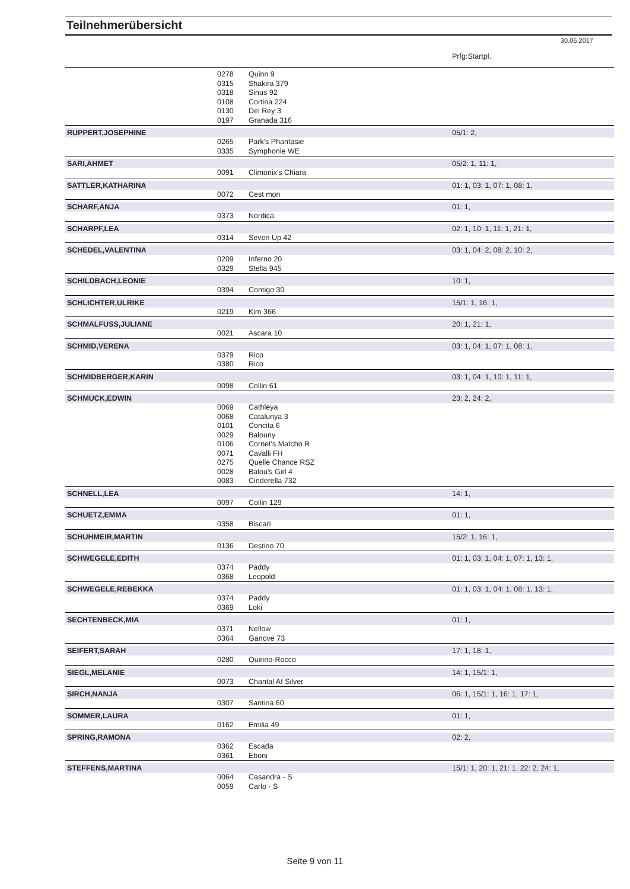Teilnehmerübersicht
30.06.2017
| | | | Prfg:Startpl. |
| | 0278 | Quinn 9 | |
| | 0315 | Shakira 379 | |
| | 0318 | Sinus 92 | |
| | 0108 | Cortina 224 | |
| | 0130 | Del Rey 3 | |
| | 0197 | Granada 316 | |
| RUPPERT,JOSEPHINE | | | 05/1: 2, |
| | 0265 | Park's Phantasie | |
| | 0335 | Symphonie WE | |
| SARI,AHMET | | | 05/2: 1, 11: 1, |
| | 0091 | Climonix's Chiara | |
| SATTLER,KATHARINA | | | 01: 1, 03: 1, 07: 1, 08: 1, |
| | 0072 | Cest mon | |
| SCHARF,ANJA | | | 01: 1, |
| | 0373 | Nordica | |
| SCHARPF,LEA | | | 02: 1, 10: 1, 11: 1, 21: 1, |
| | 0314 | Seven Up 42 | |
| SCHEDEL,VALENTINA | | | 03: 1, 04: 2, 08: 2, 10: 2, |
| | 0209 | Inferno 20 | |
| | 0329 | Stella 945 | |
| SCHILDBACH,LEONIE | | | 10: 1, |
| | 0394 | Contigo 30 | |
| SCHLICHTER,ULRIKE | | | 15/1: 1, 16: 1, |
| | 0219 | Kim 366 | |
| SCHMALFUSS,JULIANE | | | 20: 1, 21: 1, |
| | 0021 | Ascara 10 | |
| SCHMID,VERENA | | | 03: 1, 04: 1, 07: 1, 08: 1, |
| | 0379 | Rico | |
| | 0380 | Rico | |
| SCHMIDBERGER,KARIN | | | 03: 1, 04: 1, 10: 1, 11: 1, |
| | 0098 | Collin 61 | |
| SCHMUCK,EDWIN | | | 23: 2, 24: 2, |
| | 0069 | Cathleya | |
| | 0068 | Catalunya 3 | |
| | 0101 | Concita 6 | |
| | 0029 | Balouny | |
| | 0106 | Cornet's Matcho R | |
| | 0071 | Cavalli FH | |
| | 0275 | Quelle Chance RSZ | |
| | 0028 | Balou's Girl 4 | |
| | 0083 | Cinderella 732 | |
| SCHNELL,LEA | | | 14: 1, |
| | 0097 | Collin 129 | |
| SCHUETZ,EMMA | | | 01: 1, |
| | 0358 | Biscari | |
| SCHUHMEIR,MARTIN | | | 15/2: 1, 16: 1, |
| | 0136 | Destino 70 | |
| SCHWEGELE,EDITH | | | 01: 1, 03: 1, 04: 1, 07: 1, 13: 1, |
| | 0374 | Paddy | |
| | 0368 | Leopold | |
| SCHWEGELE,REBEKKA | | | 01: 1, 03: 1, 04: 1, 08: 1, 13: 1, |
| | 0374 | Paddy | |
| | 0369 | Loki | |
| SECHTENBECK,MIA | | | 01: 1, |
| | 0371 | Nellow | |
| | 0364 | Ganove 73 | |
| SEIFERT,SARAH | | | 17: 1, 18: 1, |
| | 0280 | Quirino-Rocco | |
| SIEGL,MELANIE | | | 14: 1, 15/1: 1, |
| | 0073 | Chantal Af Silver | |
| SIRCH,NANJA | | | 06: 1, 15/1: 1, 16: 1, 17: 1, |
| | 0307 | Santina 60 | |
| SOMMER,LAURA | | | 01: 1, |
| | 0162 | Emilia 49 | |
| SPRING,RAMONA | | | 02: 2, |
| | 0362 | Escada | |
| | 0361 | Eboni | |
| STEFFENS,MARTINA | | | 15/1: 1, 20: 1, 21: 1, 22: 2, 24: 1, |
| | 0064 | Casandra - S | |
| | 0059 | Carlo - S | |
Seite 9 von 11